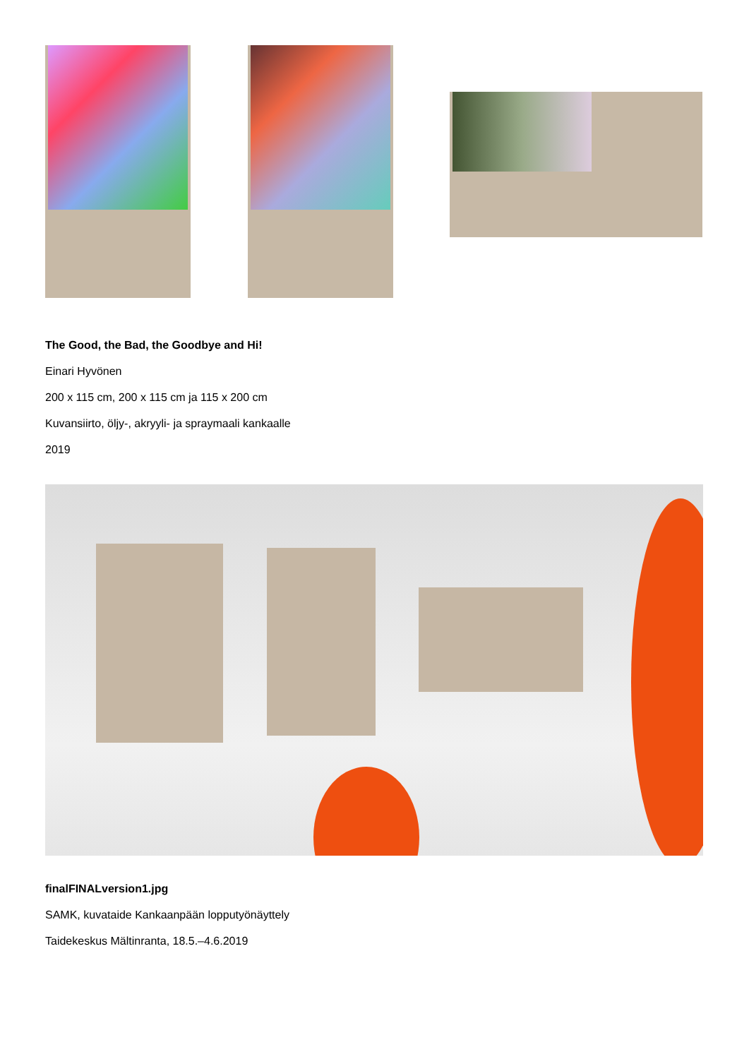The Good, the Bad, the Goodbye and Hi!
Einari Hyvönen
200 x 115 cm, 200 x 115 cm ja 115 x 200 cm
Kuvansiirto, öljy-, akryyli- ja spraymaali kankaalle
2019
finalFINALversion1.jpg
SAMK, kuvataide Kankaanpään lopputyönäyttely
Taidekeskus Mältinranta, 18.5.–4.6.2019